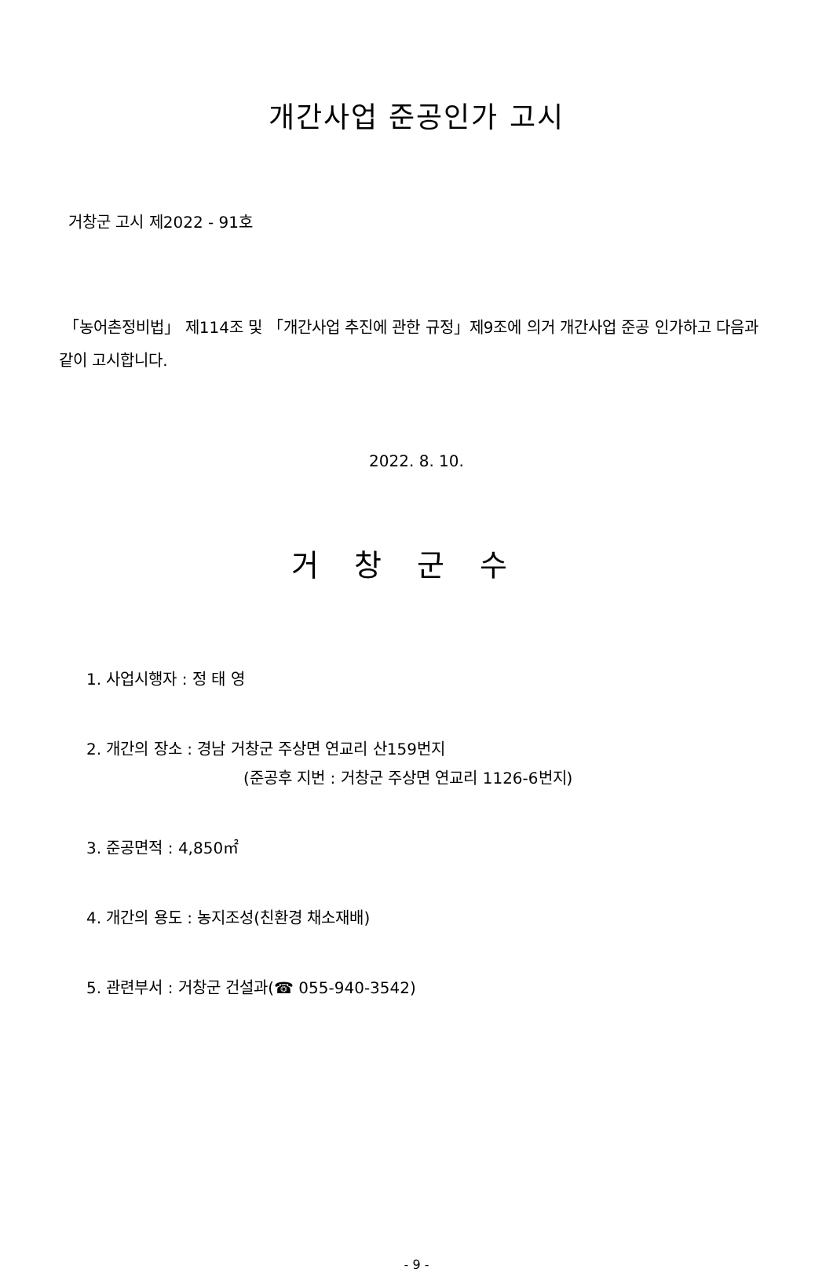개간사업 준공인가 고시
거창군 고시 제2022 - 91호
「농어촌정비법」 제114조 및 「개간사업 추진에 관한 규정」제9조에 의거 개간사업 준공 인가하고 다음과 같이 고시합니다.
2022. 8. 10.
거창군수
1. 사업시행자 : 정 태 영
2. 개간의 장소 : 경남 거창군 주상면 연교리 산159번지
(준공후 지번 : 거창군 주상면 연교리 1126-6번지)
3. 준공면적 : 4,850㎡
4. 개간의 용도 : 농지조성(친환경 채소재배)
5. 관련부서 : 거창군 건설과(☎ 055-940-3542)
- 9 -